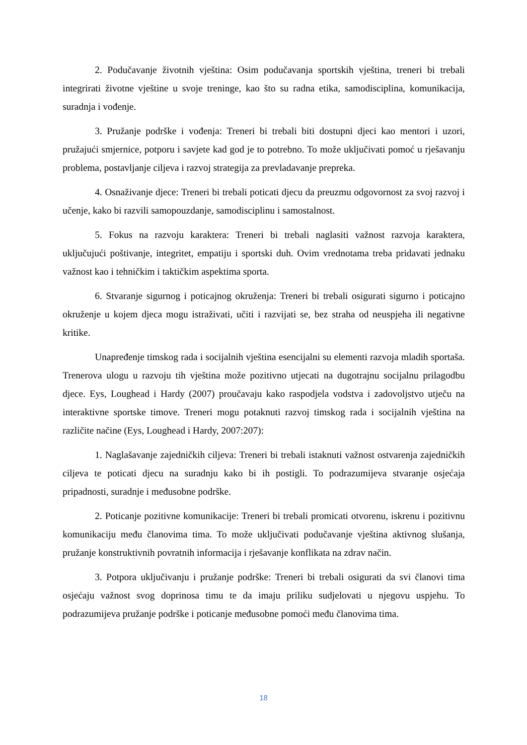2. Podučavanje životnih vještina: Osim podučavanja sportskih vještina, treneri bi trebali integrirati životne vještine u svoje treninge, kao što su radna etika, samodisciplina, komunikacija, suradnja i vođenje.
3. Pružanje podrške i vođenja: Treneri bi trebali biti dostupni djeci kao mentori i uzori, pružajući smjernice, potporu i savjete kad god je to potrebno. To može uključivati pomoć u rješavanju problema, postavljanje ciljeva i razvoj strategija za prevladavanje prepreka.
4. Osnaživanje djece: Treneri bi trebali poticati djecu da preuzmu odgovornost za svoj razvoj i učenje, kako bi razvili samopouzdanje, samodisciplinu i samostalnost.
5. Fokus na razvoju karaktera: Treneri bi trebali naglasiti važnost razvoja karaktera, uključujući poštivanje, integritet, empatiju i sportski duh. Ovim vrednotama treba pridavati jednaku važnost kao i tehničkim i taktičkim aspektima sporta.
6. Stvaranje sigurnog i poticajnog okruženja: Treneri bi trebali osigurati sigurno i poticajno okruženje u kojem djeca mogu istraživati, učiti i razvijati se, bez straha od neuspjeha ili negativne kritike.
Unapređenje timskog rada i socijalnih vještina esencijalni su elementi razvoja mladih sportaša. Trenerova ulogu u razvoju tih vještina može pozitivno utjecati na dugotrajnu socijalnu prilagodbu djece. Eys, Loughead i Hardy (2007) proučavaju kako raspodjela vodstva i zadovoljstvo utječu na interaktivne sportske timove. Treneri mogu potaknuti razvoj timskog rada i socijalnih vještina na različite načine (Eys, Loughead i Hardy, 2007:207):
1. Naglašavanje zajedničkih ciljeva: Treneri bi trebali istaknuti važnost ostvarenja zajedničkih ciljeva te poticati djecu na suradnju kako bi ih postigli. To podrazumijeva stvaranje osjećaja pripadnosti, suradnje i međusobne podrške.
2. Poticanje pozitivne komunikacije: Treneri bi trebali promicati otvorenu, iskrenu i pozitivnu komunikaciju među članovima tima. To može uključivati podučavanje vještina aktivnog slušanja, pružanje konstruktivnih povratnih informacija i rješavanje konflikata na zdrav način.
3. Potpora uključivanju i pružanje podrške: Treneri bi trebali osigurati da svi članovi tima osjećaju važnost svog doprinosa timu te da imaju priliku sudjelovati u njegovu uspjehu. To podrazumijeva pružanje podrške i poticanje međusobne pomoći među članovima tima.
18